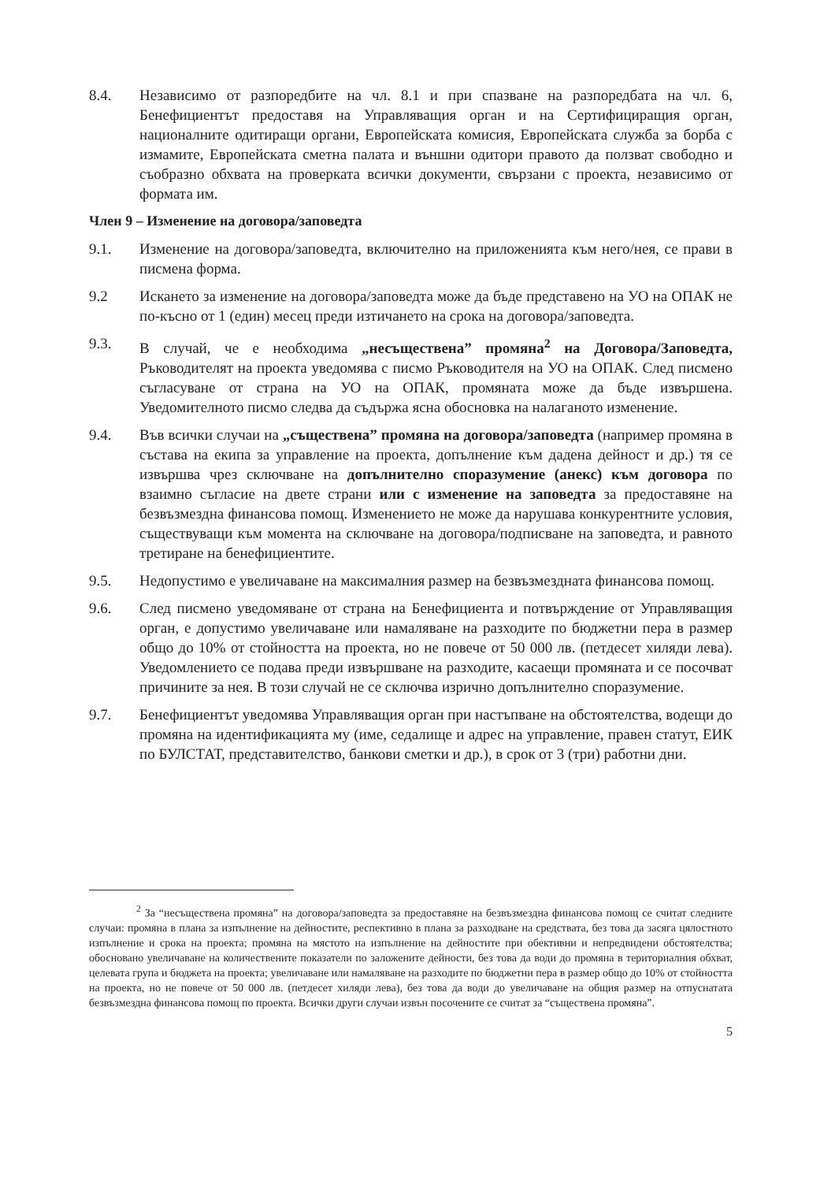8.4. Независимо от разпоредбите на чл. 8.1 и при спазване на разпоредбата на чл. 6, Бенефициентът предоставя на Управляващия орган и на Сертифициращия орган, националните одитиращи органи, Европейската комисия, Европейската служба за борба с измамите, Европейската сметна палата и външни одитори правото да ползват свободно и съобразно обхвата на проверката всички документи, свързани с проекта, независимо от формата им.
Член 9 – Изменение на договора/заповедта
9.1. Изменение на договора/заповедта, включително на приложенията към него/нея, се прави в писмена форма.
9.2 Искането за изменение на договора/заповедта може да бъде представено на УО на ОПАК не по-късно от 1 (един) месец преди изтичането на срока на договора/заповедта.
9.3. В случай, че е необходима „несъществена” промяна<sup>2</sup> на Договора/Заповедта, Ръководителят на проекта уведомява с писмо Ръководителя на УО на ОПАК. След писмено съгласуване от страна на УО на ОПАК, промяната може да бъде извършена. Уведомителното писмо следва да съдържа ясна обосновка на налаганото изменение.
9.4. Във всички случаи на „съществена” промяна на договора/заповедта (например промяна в състава на екипа за управление на проекта, допълнение към дадена дейност и др.) тя се извършва чрез сключване на допълнително споразумение (анекс) към договора по взаимно съгласие на двете страни или с изменение на заповедта за предоставяне на безвъзмездна финансова помощ. Изменението не може да нарушава конкурентните условия, съществуващи към момента на сключване на договора/подписване на заповедта, и равното третиране на бенефициентите.
9.5. Недопустимо е увеличаване на максималния размер на безвъзмездната финансова помощ.
9.6. След писмено уведомяване от страна на Бенефициента и потвърждение от Управляващия орган, е допустимо увеличаване или намаляване на разходите по бюджетни пера в размер общо до 10% от стойността на проекта, но не повече от 50 000 лв. (петдесет хиляди лева). Уведомлението се подава преди извършване на разходите, касаещи промяната и се посочват причините за нея. В този случай не се сключва изрично допълнително споразумение.
9.7. Бенефициентът уведомява Управляващия орган при настъпване на обстоятелства, водещи до промяна на идентификацията му (име, седалище и адрес на управление, правен статут, ЕИК по БУЛСТАТ, представителство, банкови сметки и др.), в срок от 3 (три) работни дни.
<sup>2</sup> За “несъществена промяна” на договора/заповедта за предоставяне на безвъзмездна финансова помощ се считат следните случаи: промяна в плана за изпълнение на дейностите, респективно в плана за разходване на средствата, без това да засяга цялостното изпълнение и срока на проекта; промяна на мястото на изпълнение на дейностите при обективни и непредвидени обстоятелства; обосновано увеличаване на количествените показатели по заложените дейности, без това да води до промяна в териториалния обхват, целевата група и бюджета на проекта; увеличаване или намаляване на разходите по бюджетни пера в размер общо до 10% от стойността на проекта, но не повече от 50 000 лв. (петдесет хиляди лева), без това да води до увеличаване на общия размер на отпуснатата безвъзмездна финансова помощ по проекта. Всички други случаи извън посочените се считат за “съществена промяна”.
5